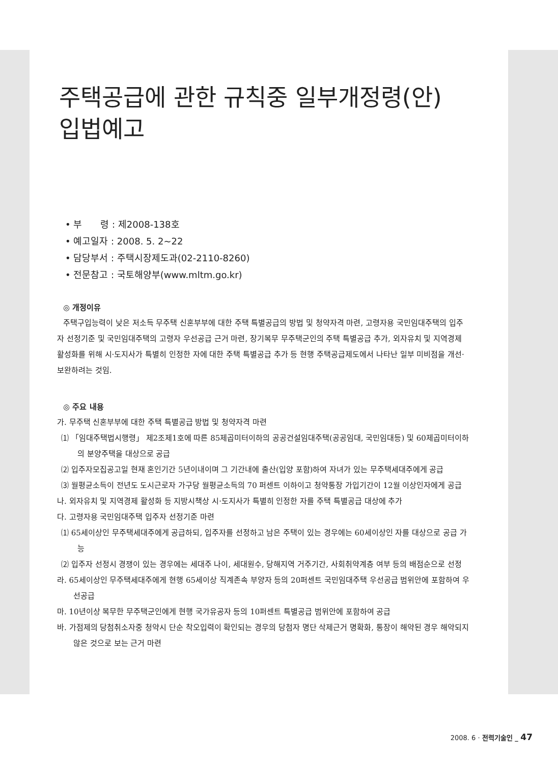주택공급에 관한 규칙중 일부개정령(안)
입법예고
• 부　　령 : 제2008-138호
• 예고일자 : 2008. 5. 2~22
• 담당부서 : 주택시장제도과(02-2110-8260)
• 전문참고 : 국토해양부(www.mltm.go.kr)
◎ 개정이유
주택구입능력이 낮은 저소득 무주택 신혼부부에 대한 주택 특별공급의 방법 및 청약자격 마련, 고령자용 국민임대주택의 입주자 선정기준 및 국민임대주택의 고령자 우선공급 근거 마련, 장기복무 무주택군인의 주택 특별공급 추가, 외자유치 및 지역경제 활성화를 위해 시·도지사가 특별히 인정한 자에 대한 주택 특별공급 추가 등 현행 주택공급제도에서 나타난 일부 미비점을 개선·보완하려는 것임.
◎ 주요 내용
가. 무주택 신혼부부에 대한 주택 특별공급 방법 및 청약자격 마련
⑴ 「임대주택법시행령」 제2조제1호에 따른 85제곱미터이하의 공공건설임대주택(공공임대, 국민임대등) 및 60제곱미터이하의 분양주택을 대상으로 공급
⑵ 입주자모집공고일 현재 혼인기간 5년이내이며 그 기간내에 출산(입양 포함)하여 자녀가 있는 무주택세대주에게 공급
⑶ 월평균소득이 전년도 도시근로자 가구당 월평균소득의 70 퍼센트 이하이고 청약통장 가입기간이 12월 이상인자에게 공급
나. 외자유치 및 지역경제 활성화 등 지방시책상 시·도지사가 특별히 인정한 자를 주택 특별공급 대상에 추가
다. 고령자용 국민임대주택 입주자 선정기준 마련
⑴ 65세이상인 무주택세대주에게 공급하되, 입주자를 선정하고 남은 주택이 있는 경우에는 60세이상인 자를 대상으로 공급 가능
⑵ 입주자 선정시 경쟁이 있는 경우에는 세대주 나이, 세대원수, 당해지역 거주기간, 사회취약계층 여부 등의 배점순으로 선정
라. 65세이상인 무주택세대주에게 현행 65세이상 직계존속 부양자 등의 20퍼센트 국민임대주택 우선공급 범위안에 포함하여 우선공급
마. 10년이상 복무한 무주택군인에게 현행 국가유공자 등의 10퍼센트 특별공급 범위안에 포함하여 공급
바. 가점제의 당첨취소자중 청약시 단순 착오입력이 확인되는 경우의 당첨자 명단 삭제근거 명확화, 통장이 해약된 경우 해약되지 않은 것으로 보는 근거 마련
2008. 6 · 전력기술인 _ 47